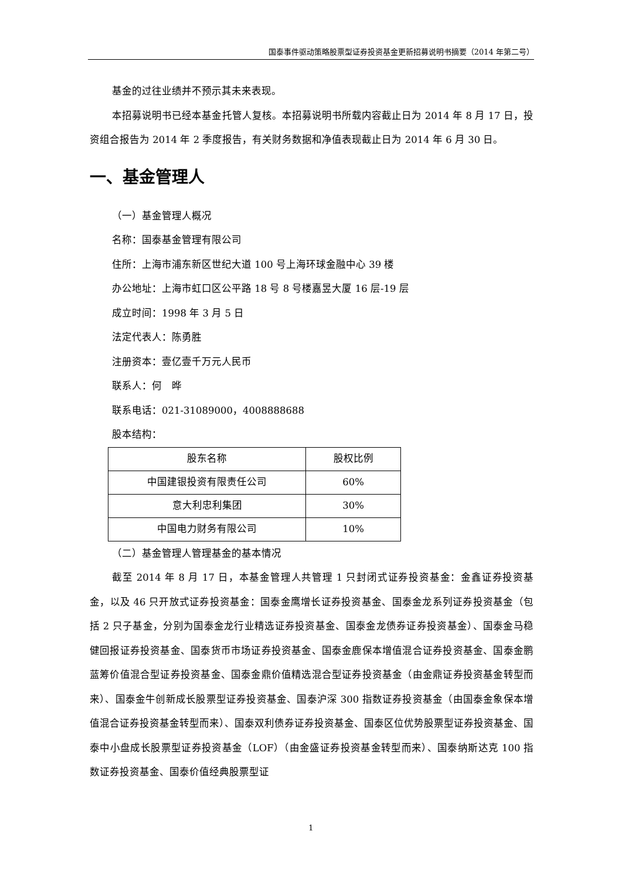国泰事件驱动策略股票型证券投资基金更新招募说明书摘要（2014 年第二号）
基金的过往业绩并不预示其未来表现。
本招募说明书已经本基金托管人复核。本招募说明书所载内容截止日为 2014 年 8 月 17 日，投资组合报告为 2014 年 2 季度报告，有关财务数据和净值表现截止日为 2014 年 6 月 30 日。
一、基金管理人
（一）基金管理人概况
名称：国泰基金管理有限公司
住所：上海市浦东新区世纪大道 100 号上海环球金融中心 39 楼
办公地址：上海市虹口区公平路 18 号 8 号楼嘉昱大厦 16 层-19 层
成立时间：1998 年 3 月 5 日
法定代表人：陈勇胜
注册资本：壹亿壹千万元人民币
联系人：何　晔
联系电话：021-31089000，4008888688
股本结构：
| 股东名称 | 股权比例 |
| --- | --- |
| 中国建银投资有限责任公司 | 60% |
| 意大利忠利集团 | 30% |
| 中国电力财务有限公司 | 10% |
（二）基金管理人管理基金的基本情况
截至 2014 年 8 月 17 日，本基金管理人共管理 1 只封闭式证券投资基金：金鑫证券投资基金，以及 46 只开放式证券投资基金：国泰金鹰增长证券投资基金、国泰金龙系列证券投资基金（包括 2 只子基金，分别为国泰金龙行业精选证券投资基金、国泰金龙债券证券投资基金）、国泰金马稳健回报证券投资基金、国泰货币市场证券投资基金、国泰金鹿保本增值混合证券投资基金、国泰金鹏蓝筹价值混合型证券投资基金、国泰金鼎价值精选混合型证券投资基金（由金鼎证券投资基金转型而来）、国泰金牛创新成长股票型证券投资基金、国泰沪深 300 指数证券投资基金（由国泰金象保本增值混合证券投资基金转型而来）、国泰双利债券证券投资基金、国泰区位优势股票型证券投资基金、国泰中小盘成长股票型证券投资基金（LOF）（由金盛证券投资基金转型而来）、国泰纳斯达克 100 指数证券投资基金、国泰价值经典股票型证
1